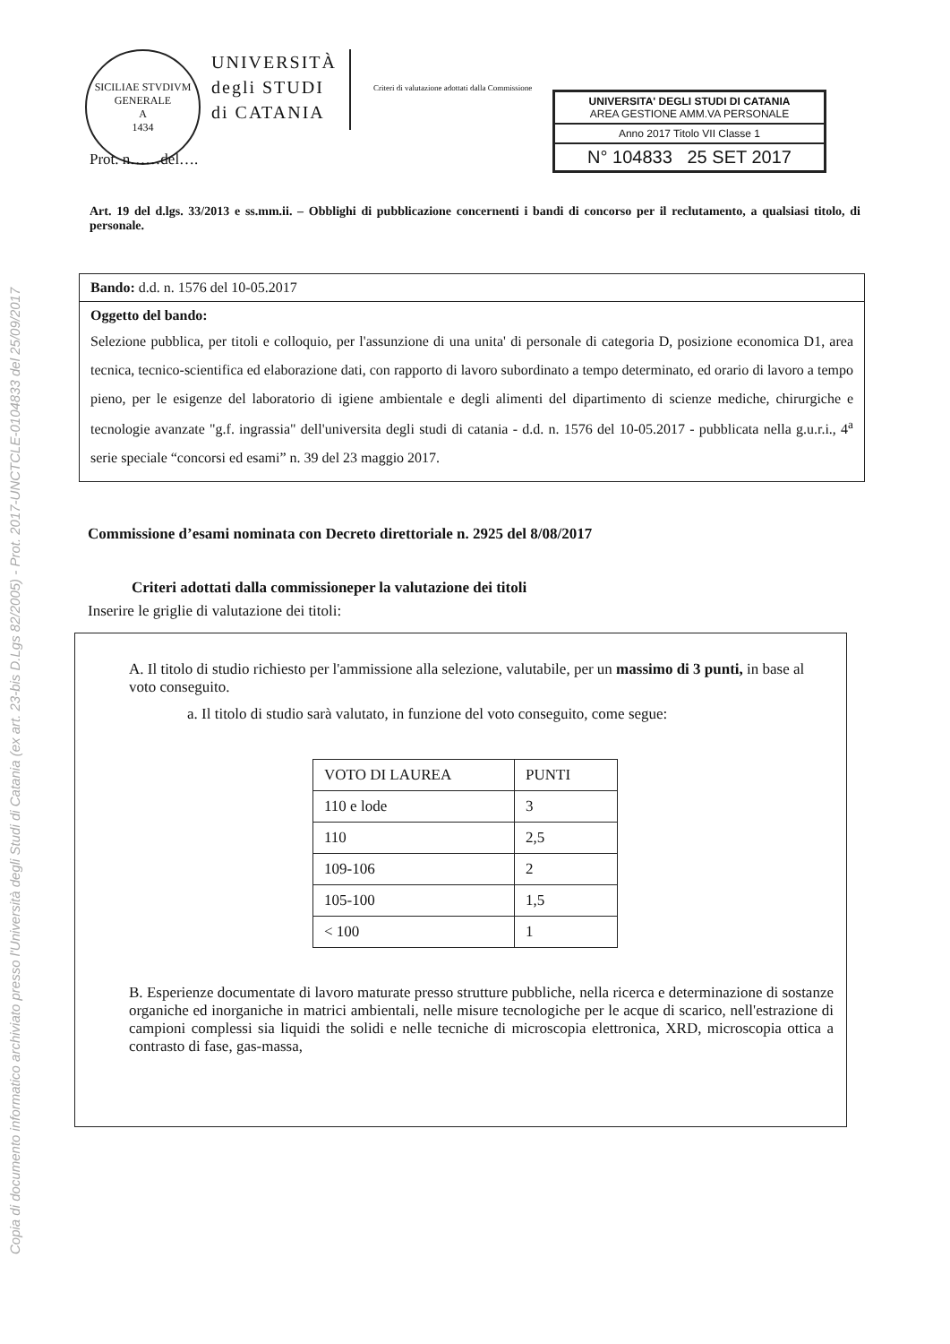Copia di documento informatico archiviato presso l'Università degli Studi di Catania (ex art. 23-bis D.Lgs 82/2005) - Prot. 2017-UNCTCLE-0104833 del 25/09/2017
SICILIAE STVDIVM GENERALE
A
1434
UNIVERSITÀ
degli STUDI
di CATANIA
Criteri di valutazione adottati dalla Commissione
UNIVERSITA' DEGLI STUDI DI CATANIA
AREA GESTIONE AMM.VA PERSONALE
Anno 2017 Titolo VII Classe 1
N° 104833 25 SET 2017
Prot. n……del….
Art. 19 del d.lgs. 33/2013 e ss.mm.ii. – Obblighi di pubblicazione concernenti i bandi di concorso per il reclutamento, a qualsiasi titolo, di personale.
Bando: d.d. n. 1576 del 10-05.2017
Oggetto del bando:
Selezione pubblica, per titoli e colloquio, per l'assunzione di una unita' di personale di categoria D, posizione economica D1, area tecnica, tecnico-scientifica ed elaborazione dati, con rapporto di lavoro subordinato a tempo determinato, ed orario di lavoro a tempo pieno, per le esigenze del laboratorio di igiene ambientale e degli alimenti del dipartimento di scienze mediche, chirurgiche e tecnologie avanzate "g.f. ingrassia" dell'universita degli studi di catania - d.d. n. 1576 del 10-05.2017 - pubblicata nella g.u.r.i., 4<sup>a</sup> serie speciale “concorsi ed esami” n. 39 del 23 maggio 2017.
Commissione d’esami nominata con Decreto direttoriale n. 2925 del 8/08/2017
Criteri adottati dalla commissioneper la valutazione dei titoli
Inserire le griglie di valutazione dei titoli:
A. Il titolo di studio richiesto per l'ammissione alla selezione, valutabile, per un massimo di 3 punti, in base al voto conseguito.
a. Il titolo di studio sarà valutato, in funzione del voto conseguito, come segue:
| VOTO DI LAUREA | PUNTI |
| --- | --- |
| 110 e lode | 3 |
| 110 | 2,5 |
| 109-106 | 2 |
| 105-100 | 1,5 |
| < 100 | 1 |
B. Esperienze documentate di lavoro maturate presso strutture pubbliche, nella ricerca e determinazione di sostanze organiche ed inorganiche in matrici ambientali, nelle misure tecnologiche per le acque di scarico, nell'estrazione di campioni complessi sia liquidi the solidi e nelle tecniche di microscopia elettronica, XRD, microscopia ottica a contrasto di fase, gas-massa,